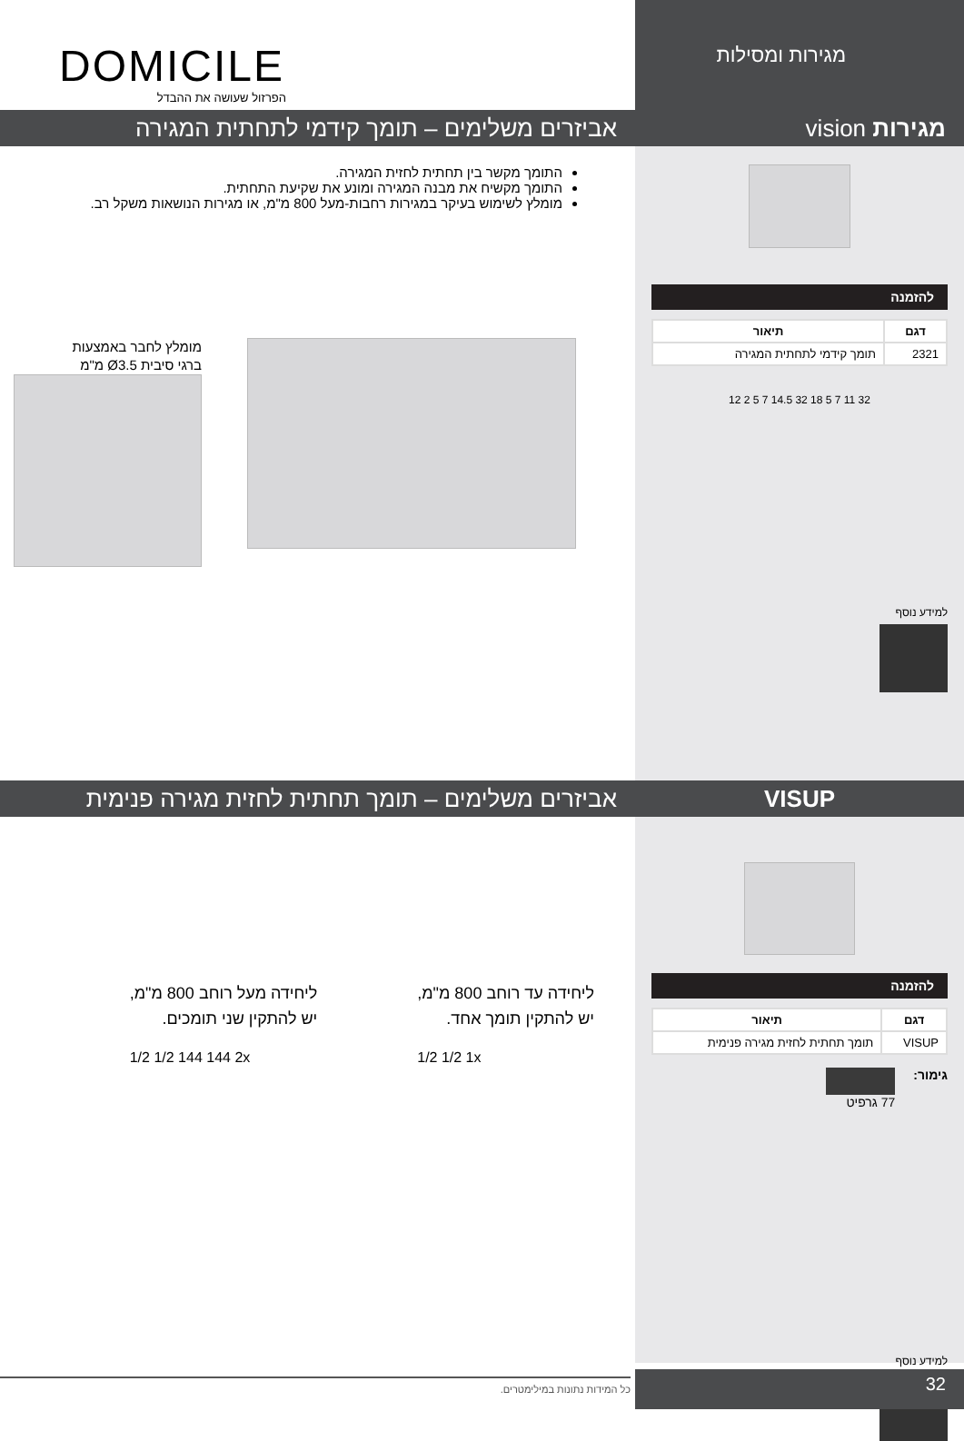מגירות ומסילות
DOMICILE
הפרזול שעושה את ההבדל
מגירות vision
אביזרים משלימים – תומך קידמי לתחתית המגירה
להזמנה
| דגם | תיאור |
| --- | --- |
| 2321 | תומך קידמי לתחתית המגירה |
12 2 5 7 14.5 32 18 5 7 11 32
למידע נוסף
התומך מקשר בין תחתית לחזית המגירה.
התומך מקשיח את מבנה המגירה ומונע את שקיעת התחתית.
מומלץ לשימוש בעיקר במגירות רחבות-מעל 800 מ"מ, או מגירות הנושאות משקל רב.
מומלץ לחבר באמצעות
ברגי סיבית Ø3.5 מ"מ
VISUP
אביזרים משלימים – תומך תחתית לחזית מגירה פנימית
להזמנה
| דגם | תיאור |
| --- | --- |
| VISUP | תומך תחתית לחזית מגירה פנימית |
גימור: 77 גרפיט
למידע נוסף
ליחידה עד רוחב 800 מ"מ,
יש להתקין תומך אחד.
1/2 1/2 1x
ליחידה מעל רוחב 800 מ"מ,
יש להתקין שני תומכים.
1/2 1/2 144 144 2x
32
כל המידות נתונות במילימטרים.